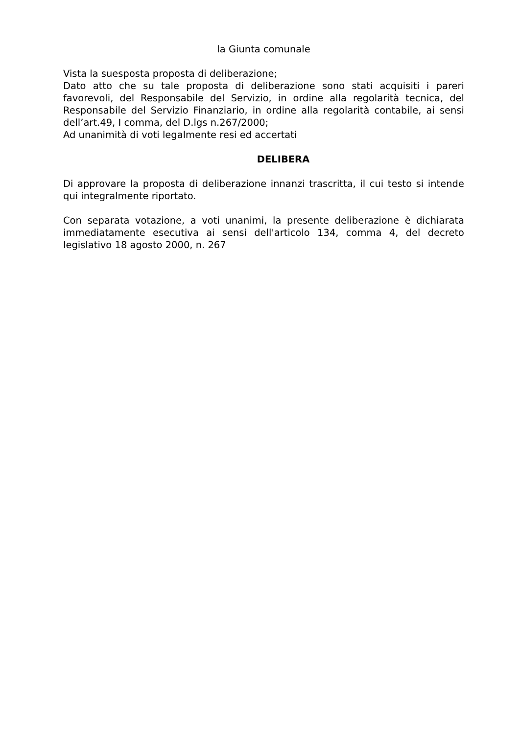la Giunta comunale
Vista la suesposta proposta di deliberazione;
Dato atto che su tale proposta di deliberazione sono stati acquisiti i pareri favorevoli, del Responsabile del Servizio, in ordine alla regolarità tecnica, del Responsabile del Servizio Finanziario, in ordine alla regolarità contabile, ai sensi dell’art.49, I comma, del D.lgs n.267/2000;
Ad unanimità di voti legalmente resi ed accertati
DELIBERA
Di approvare la proposta di deliberazione innanzi trascritta, il cui testo si intende qui integralmente riportato.
Con separata votazione, a voti unanimi, la presente deliberazione è dichiarata immediatamente esecutiva ai sensi dell'articolo 134, comma 4, del decreto legislativo 18 agosto 2000, n. 267